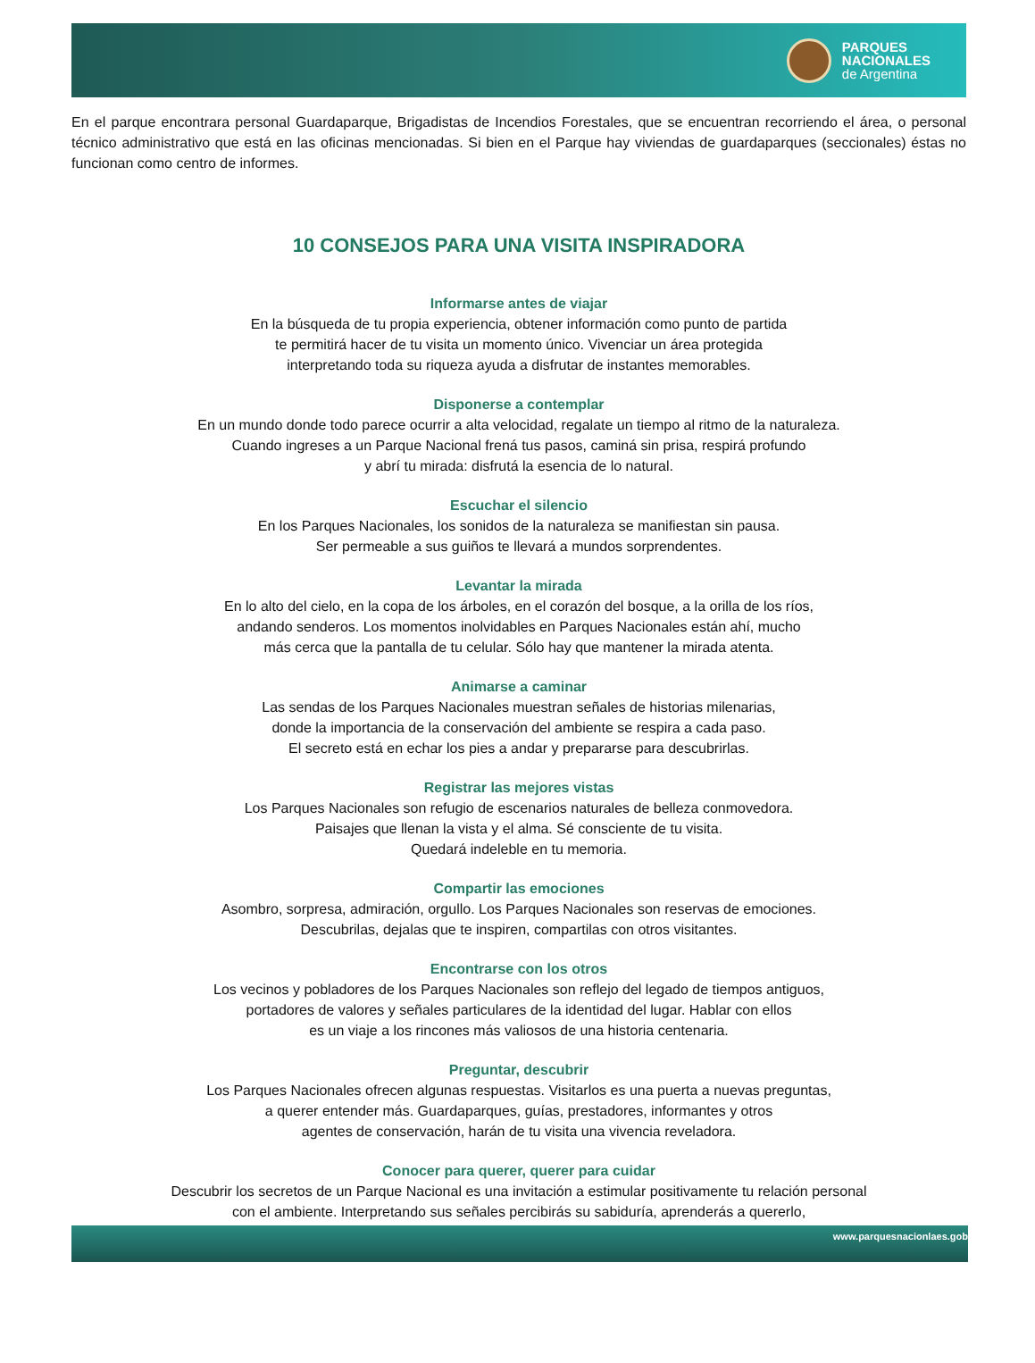PARQUES
NACIONALES
de Argentina
En el parque encontrara personal Guardaparque, Brigadistas de Incendios Forestales, que se encuentran recorriendo el área, o personal técnico administrativo que está en las oficinas mencionadas. Si bien en el Parque hay viviendas de guardaparques (seccionales) éstas no funcionan como centro de informes.
10 CONSEJOS PARA UNA VISITA INSPIRADORA
Informarse antes de viajar
En la búsqueda de tu propia experiencia, obtener información como punto de partida
te permitirá hacer de tu visita un momento único. Vivenciar un área protegida
interpretando toda su riqueza ayuda a disfrutar de instantes memorables.
Disponerse a contemplar
En un mundo donde todo parece ocurrir a alta velocidad, regalate un tiempo al ritmo de la naturaleza.
Cuando ingreses a un Parque Nacional frená tus pasos, caminá sin prisa, respirá profundo
y abrí tu mirada: disfrutá la esencia de lo natural.
Escuchar el silencio
En los Parques Nacionales, los sonidos de la naturaleza se manifiestan sin pausa.
Ser permeable a sus guiños te llevará a mundos sorprendentes.
Levantar la mirada
En lo alto del cielo, en la copa de los árboles, en el corazón del bosque, a la orilla de los ríos,
andando senderos. Los momentos inolvidables en Parques Nacionales están ahí, mucho
más cerca que la pantalla de tu celular. Sólo hay que mantener la mirada atenta.
Animarse a caminar
Las sendas de los Parques Nacionales muestran señales de historias milenarias,
donde la importancia de la conservación del ambiente se respira a cada paso.
El secreto está en echar los pies a andar y prepararse para descubrirlas.
Registrar las mejores vistas
Los Parques Nacionales son refugio de escenarios naturales de belleza conmovedora.
Paisajes que llenan la vista y el alma. Sé consciente de tu visita.
Quedará indeleble en tu memoria.
Compartir las emociones
Asombro, sorpresa, admiración, orgullo. Los Parques Nacionales son reservas de emociones.
Descubrilas, dejalas que te inspiren, compartilas con otros visitantes.
Encontrarse con los otros
Los vecinos y pobladores de los Parques Nacionales son reflejo del legado de tiempos antiguos,
portadores de valores y señales particulares de la identidad del lugar. Hablar con ellos
es un viaje a los rincones más valiosos de una historia centenaria.
Preguntar, descubrir
Los Parques Nacionales ofrecen algunas respuestas. Visitarlos es una puerta a nuevas preguntas,
a querer entender más. Guardaparques, guías, prestadores, informantes y otros
agentes de conservación, harán de tu visita una vivencia reveladora.
Conocer para querer, querer para cuidar
Descubrir los secretos de un Parque Nacional es una invitación a estimular positivamente tu relación personal
con el ambiente. Interpretando sus señales percibirás su sabiduría, aprenderás a quererlo,
www.parquesnacionlaes.gob